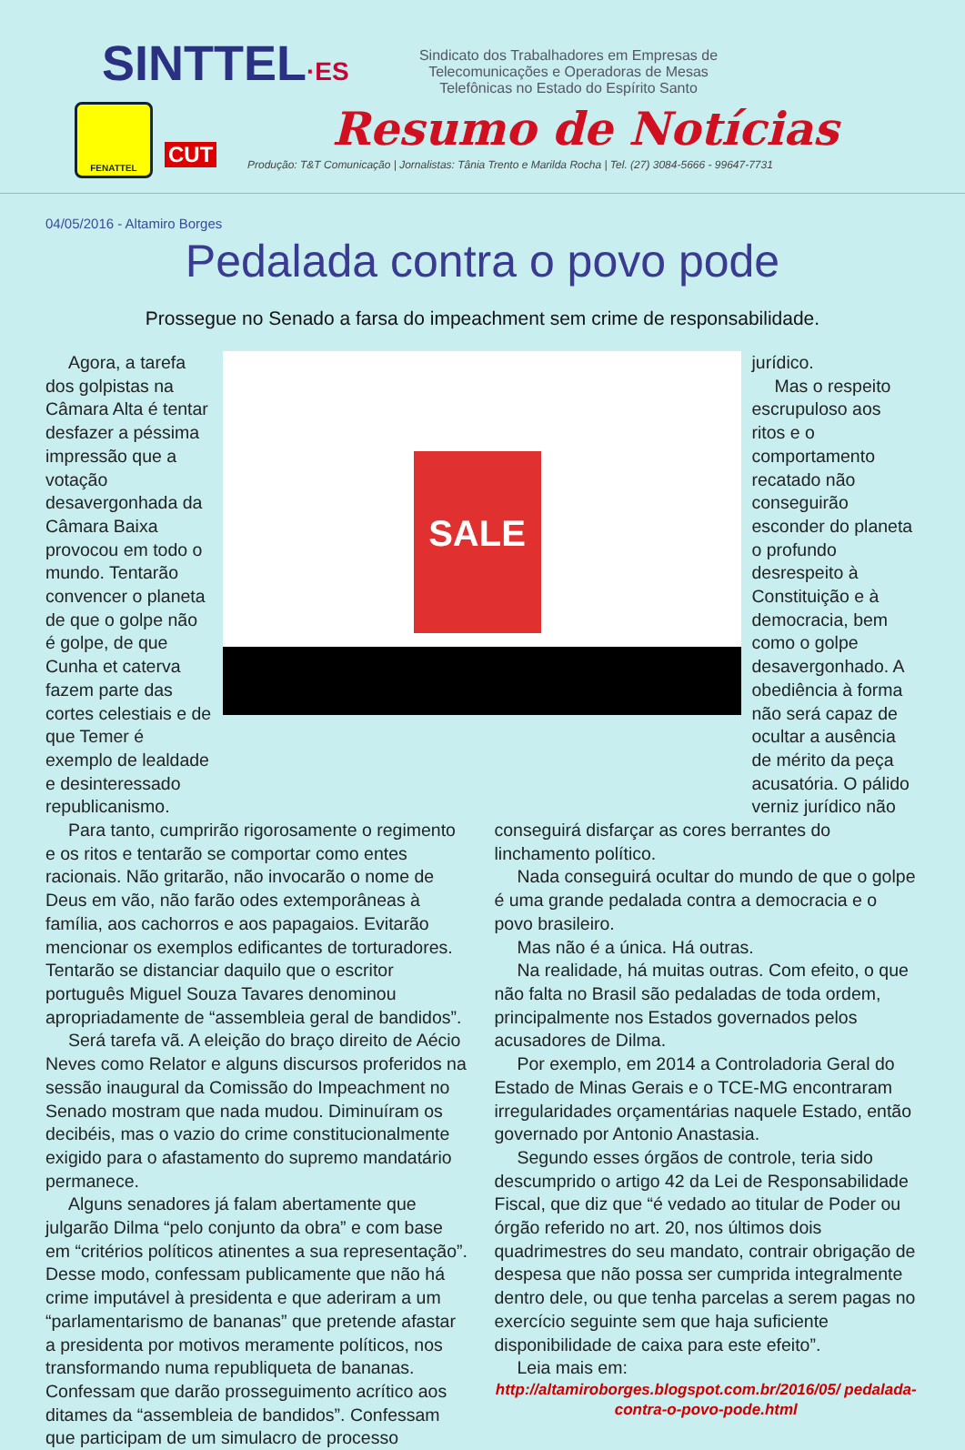SINTTEL·ES
Sindicato dos Trabalhadores em Empresas de Telecomunicações e Operadoras de Mesas Telefônicas no Estado do Espírito Santo
FENATTEL
CUT Resumo de Notícias
Produção: T&T Comunicação | Jornalistas: Tânia Trento e Marilda Rocha | Tel. (27) 3084-5666 - 99647-7731
04/05/2016 - Altamiro Borges
Pedalada contra o povo pode
Prossegue no Senado a farsa do impeachment sem crime de responsabilidade.
Agora, a tarefa dos golpistas na Câmara Alta é tentar desfazer a péssima impressão que a votação desavergonhada da Câmara Baixa provocou em todo o mundo. Tentarão convencer o planeta de que o golpe não é golpe, de que Cunha et caterva fazem parte das cortes celestiais e de que Temer é exemplo de lealdade e desinteressado republicanismo.
SALE
jurídico.
Mas o respeito escrupuloso aos ritos e o comportamento recatado não conseguirão esconder do planeta o profundo desrespeito à Constituição e à democracia, bem como o golpe desavergonhado. A obediência à forma não será capaz de ocultar a ausência de mérito da peça acusatória. O pálido verniz jurídico não
Para tanto, cumprirão rigorosamente o regimento e os ritos e tentarão se comportar como entes racionais. Não gritarão, não invocarão o nome de Deus em vão, não farão odes extemporâneas à família, aos cachorros e aos papagaios. Evitarão mencionar os exemplos edificantes de torturadores. Tentarão se distanciar daquilo que o escritor português Miguel Souza Tavares denominou apropriadamente de “assembleia geral de bandidos”.
Será tarefa vã. A eleição do braço direito de Aécio Neves como Relator e alguns discursos proferidos na sessão inaugural da Comissão do Impeachment no Senado mostram que nada mudou. Diminuíram os decibéis, mas o vazio do crime constitucionalmente exigido para o afastamento do supremo mandatário permanece.
Alguns senadores já falam abertamente que julgarão Dilma “pelo conjunto da obra” e com base em “critérios políticos atinentes a sua representação”. Desse modo, confessam publicamente que não há crime imputável à presidenta e que aderiram a um “parlamentarismo de bananas” que pretende afastar a presidenta por motivos meramente políticos, nos transformando numa republiqueta de bananas. Confessam que darão prosseguimento acrítico aos ditames da “assembleia de bandidos”. Confessam que participam de um simulacro de processo
conseguirá disfarçar as cores berrantes do linchamento político.
Nada conseguirá ocultar do mundo de que o golpe é uma grande pedalada contra a democracia e o povo brasileiro.
Mas não é a única. Há outras.
Na realidade, há muitas outras. Com efeito, o que não falta no Brasil são pedaladas de toda ordem, principalmente nos Estados governados pelos acusadores de Dilma.
Por exemplo, em 2014 a Controladoria Geral do Estado de Minas Gerais e o TCE-MG encontraram irregularidades orçamentárias naquele Estado, então governado por Antonio Anastasia.
Segundo esses órgãos de controle, teria sido descumprido o artigo 42 da Lei de Responsabilidade Fiscal, que diz que “é vedado ao titular de Poder ou órgão referido no art. 20, nos últimos dois quadrimestres do seu mandato, contrair obrigação de despesa que não possa ser cumprida integralmente dentro dele, ou que tenha parcelas a serem pagas no exercício seguinte sem que haja suficiente disponibilidade de caixa para este efeito”.
Leia mais em:
http://altamiroborges.blogspot.com.br/2016/05/ pedalada-contra-o-povo-pode.html